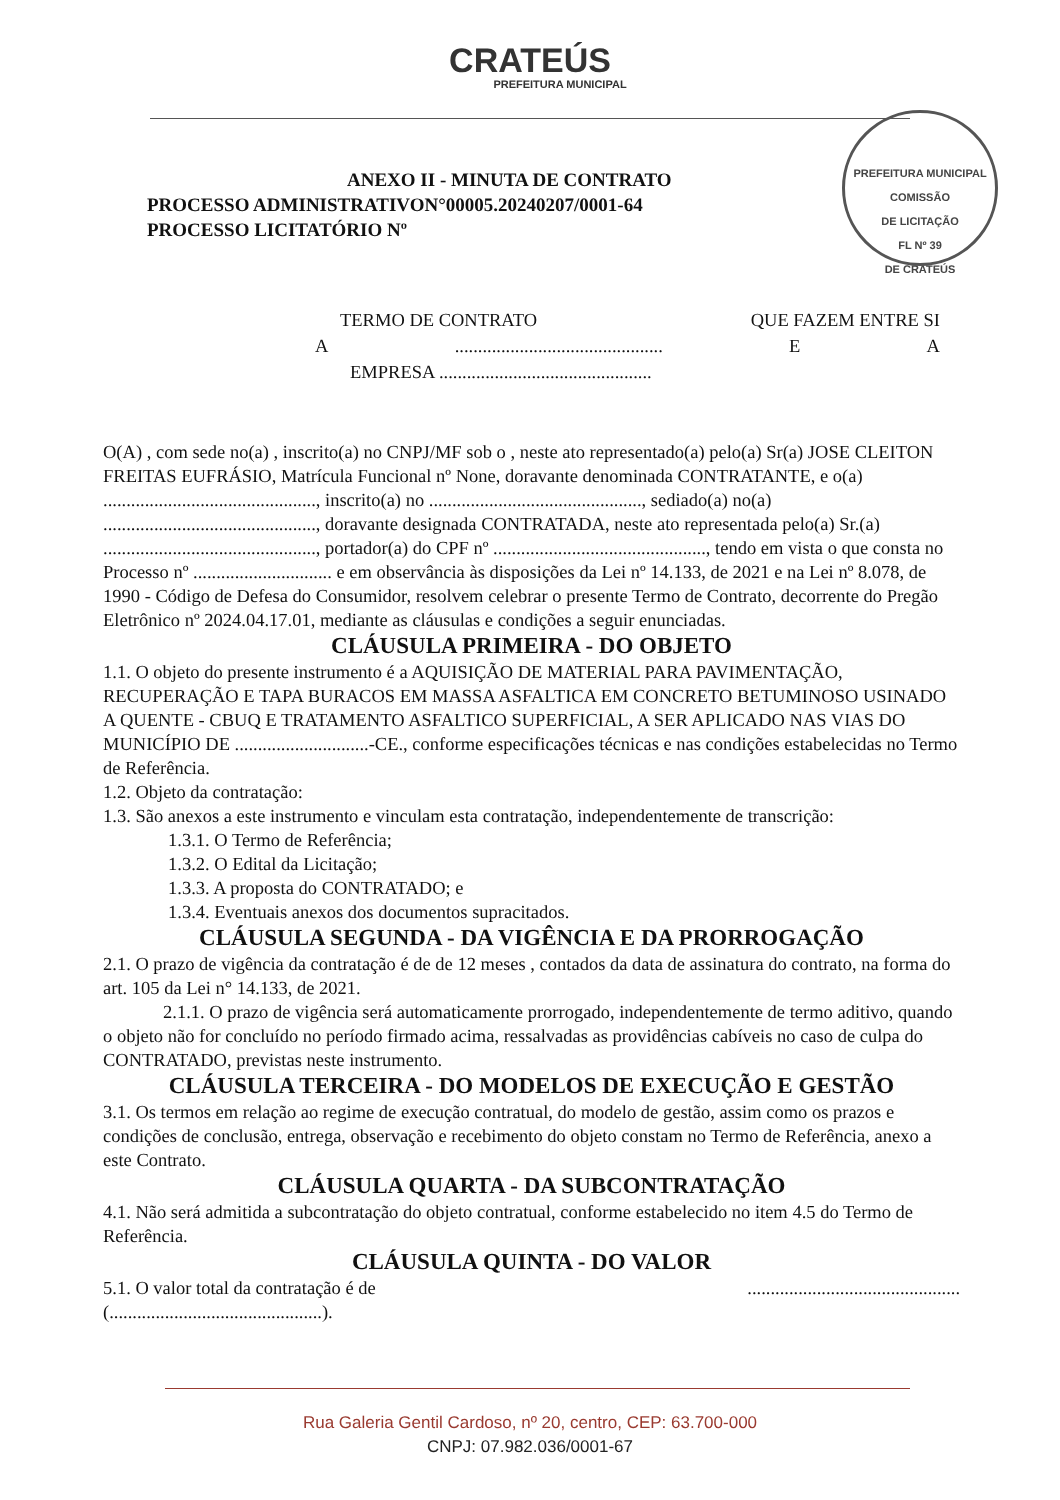CRATEÚS
PREFEITURA MUNICIPAL
PREFEITURA MUNICIPAL
COMISSÃO
DE LICITAÇÃO
FL Nº 39
DE CRATEÚS
ANEXO II - MINUTA DE CONTRATO
PROCESSO ADMINISTRATIVON°00005.20240207/0001-64
PROCESSO LICITATÓRIO Nº
TERMO DE CONTRATO QUE FAZEM ENTRE SI
A............................................. E A
EMPRESA ..............................................
O(A) , com sede no(a) , inscrito(a) no CNPJ/MF sob o , neste ato representado(a) pelo(a) Sr(a) JOSE CLEITON FREITAS EUFRÁSIO, Matrícula Funcional nº None, doravante denominada CONTRATANTE, e o(a) .............................................., inscrito(a) no .............................................., sediado(a) no(a) .............................................., doravante designada CONTRATADA, neste ato representada pelo(a) Sr.(a) .............................................., portador(a) do CPF nº .............................................., tendo em vista o que consta no Processo nº .............................. e em observância às disposições da Lei nº 14.133, de 2021 e na Lei nº 8.078, de 1990 - Código de Defesa do Consumidor, resolvem celebrar o presente Termo de Contrato, decorrente do Pregão Eletrônico nº 2024.04.17.01, mediante as cláusulas e condições a seguir enunciadas.
CLÁUSULA PRIMEIRA - DO OBJETO
1.1. O objeto do presente instrumento é a AQUISIÇÃO DE MATERIAL PARA PAVIMENTAÇÃO, RECUPERAÇÃO E TAPA BURACOS EM MASSA ASFALTICA EM CONCRETO BETUMINOSO USINADO A QUENTE - CBUQ E TRATAMENTO ASFALTICO SUPERFICIAL, A SER APLICADO NAS VIAS DO MUNICÍPIO DE .............................-CE., conforme especificações técnicas e nas condições estabelecidas no Termo de Referência.
1.2. Objeto da contratação:
1.3. São anexos a este instrumento e vinculam esta contratação, independentemente de transcrição:
1.3.1. O Termo de Referência;
1.3.2. O Edital da Licitação;
1.3.3. A proposta do CONTRATADO; e
1.3.4. Eventuais anexos dos documentos supracitados.
CLÁUSULA SEGUNDA - DA VIGÊNCIA E DA PRORROGAÇÃO
2.1. O prazo de vigência da contratação é de de 12 meses , contados da data de assinatura do contrato, na forma do art. 105 da Lei n° 14.133, de 2021.
2.1.1. O prazo de vigência será automaticamente prorrogado, independentemente de termo aditivo, quando o objeto não for concluído no período firmado acima, ressalvadas as providências cabíveis no caso de culpa do CONTRATADO, previstas neste instrumento.
CLÁUSULA TERCEIRA - DO MODELOS DE EXECUÇÃO E GESTÃO
3.1. Os termos em relação ao regime de execução contratual, do modelo de gestão, assim como os prazos e condições de conclusão, entrega, observação e recebimento do objeto constam no Termo de Referência, anexo a este Contrato.
CLÁUSULA QUARTA - DA SUBCONTRATAÇÃO
4.1. Não será admitida a subcontratação do objeto contratual, conforme estabelecido no item 4.5 do Termo de Referência.
CLÁUSULA QUINTA - DO VALOR
5.1. O valor total da contratação é de..............................................
(..............................................).
Rua Galeria Gentil Cardoso, nº 20, centro, CEP: 63.700-000
CNPJ: 07.982.036/0001-67